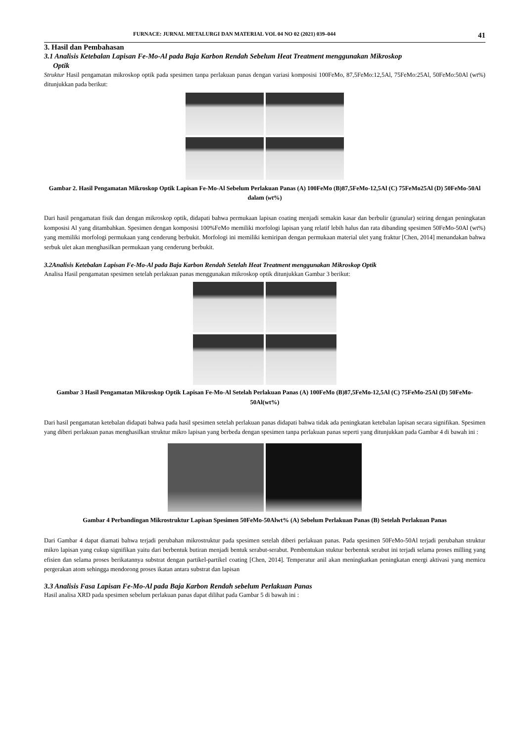FURNACE: JURNAL METALURGI DAN MATERIAL VOL 04 NO 02 (2021) 039–044 41
3. Hasil dan Pembahasan
3.1 Analisis Ketebalan Lapisan Fe-Mo-Al pada Baja Karbon Rendah Sebelum Heat Treatment menggunakan Mikroskop
Optik
Struktur Hasil pengamatan mikroskop optik pada spesimen tanpa perlakuan panas dengan variasi komposisi 100FeMo, 87,5FeMo:12,5Al, 75FeMo:25Al, 50FeMo:50Al (wt%) ditunjukkan pada berikut:
Gambar 2. Hasil Pengamatan Mikroskop Optik Lapisan Fe-Mo-Al Sebelum Perlakuan Panas (A) 100FeMo (B)87,5FeMo-12,5Al (C) 75FeMo25Al (D) 50FeMo-50Al dalam (wt%)
Dari hasil pengamatan fisik dan dengan mikroskop optik, didapati bahwa permukaan lapisan coating menjadi semakin kasar dan berbulir (granular) seiring dengan peningkatan komposisi Al yang ditambahkan. Spesimen dengan komposisi 100%FeMo memiliki morfologi lapisan yang relatif lebih halus dan rata dibanding spesimen 50FeMo-50Al (wt%) yang memiliki morfologi permukaan yang cenderung berbukit. Morfologi ini memiliki kemiripan dengan permukaan material ulet yang fraktur [Chen, 2014] menandakan bahwa serbuk ulet akan menghasilkan permukaan yang cenderung berbukit.
3.2Analisis Ketebalan Lapisan Fe-Mo-Al pada Baja Karbon Rendah Setelah Heat Treatment menggunakan Mikroskop Optik
Analisa Hasil pengamatan spesimen setelah perlakuan panas menggunakan mikroskop optik ditunjukkan Gambar 3 berikut:
Gambar 3 Hasil Pengamatan Mikroskop Optik Lapisan Fe-Mo-Al Setelah Perlakuan Panas (A) 100FeMo (B)87,5FeMo-12,5Al (C) 75FeMo-25Al (D) 50FeMo-50Al(wt%)
Dari hasil pengamatan ketebalan didapati bahwa pada hasil spesimen setelah perlakuan panas didapati bahwa tidak ada peningkatan ketebalan lapisan secara signifikan. Spesimen yang diberi perlakuan panas menghasilkan struktur mikro lapisan yang berbeda dengan spesimen tanpa perlakuan panas seperti yang ditunjukkan pada Gambar 4 di bawah ini :
Gambar 4 Perbandingan Mikrostruktur Lapisan Spesimen 50FeMo-50Alwt% (A) Sebelum Perlakuan Panas (B) Setelah Perlakuan Panas
Dari Gambar 4 dapat diamati bahwa terjadi perubahan mikrostruktur pada spesimen setelah diberi perlakuan panas. Pada spesimen 50FeMo-50Al terjadi perubahan struktur mikro lapisan yang cukup signifikan yaitu dari berbentuk butiran menjadi bentuk serabut-serabut. Pembentukan stuktur berbentuk serabut ini terjadi selama proses milling yang efisien dan selama proses berikatannya substrat dengan partikel-partikel coating [Chen, 2014]. Temperatur anil akan meningkatkan peningkatan energi aktivasi yang memicu pergerakan atom sehingga mendorong proses ikatan antara substrat dan lapisan
3.3 Analisis Fasa Lapisan Fe-Mo-Al pada Baja Karbon Rendah sebelum Perlakuan Panas
Hasil analisa XRD pada spesimen sebelum perlakuan panas dapat dilihat pada Gambar 5 di bawah ini :